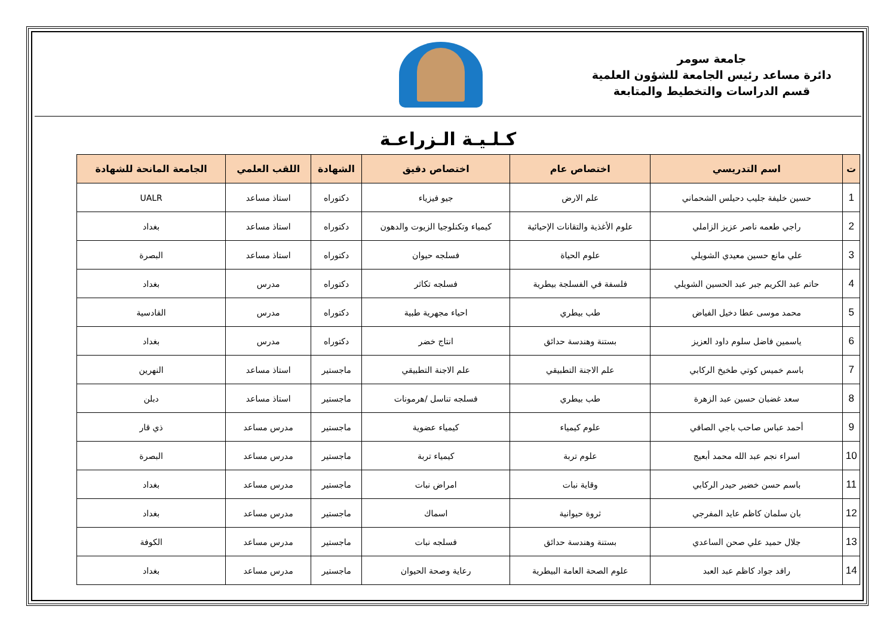جامعة سومر
دائرة مساعد رئيس الجامعة للشؤون العلمية
قسم الدراسات والتخطيط والمتابعة
كـلـيـة الـزراعـة
| ت | اسم التدريسي | اختصاص عام | اختصاص دقيق | الشهادة | اللقب العلمي | الجامعة المانحة للشهادة |
| --- | --- | --- | --- | --- | --- | --- |
| 1 | حسين خليفة جليب دحيلس الشحماني | علم الارض | جيو فيزياء | دكتوراه | استاذ مساعد | UALR |
| 2 | راجي طعمه ناصر عزيز الزاملي | علوم الأغذية والتقانات الإحيائية | كيمياء وتكنلوجيا الزيوت والدهون | دكتوراه | استاذ مساعد | بغداد |
| 3 | علي مانع حسين معيدي الشويلي | علوم الحياة | فسلجه حيوان | دكتوراه | استاذ مساعد | البصرة |
| 4 | حاتم عبد الكريم جبر عبد الحسين الشويلي | فلسفة في الفسلجة بيطرية | فسلجه تكاثر | دكتوراه | مدرس | بغداد |
| 5 | محمد موسى عطا دخيل الفياض | طب بيطري | احياء مجهرية طبية | دكتوراه | مدرس | القادسية |
| 6 | ياسمين فاضل سلوم داود العزيز | بستنة وهندسة حدائق | انتاج خضر | دكتوراه | مدرس | بغداد |
| 7 | باسم خميس كوتي طخيخ الركابي | علم الاجنة التطبيقي | علم الاجنة التطبيقي | ماجستير | استاذ مساعد | النهرين |
| 8 | سعد غضبان حسين عبد الزهرة | طب بيطري | فسلجه تناسل /هرمونات | ماجستير | استاذ مساعد | دبلن |
| 9 | أحمد عباس صاحب باجي الصافي | علوم كيمياء | كيمياء عضوية | ماجستير | مدرس مساعد | ذي قار |
| 10 | اسراء نجم عبد الله محمد أبعيج | علوم تربة | كيمياء تربة | ماجستير | مدرس مساعد | البصرة |
| 11 | باسم حسن خضير حيدر الركابي | وقاية نبات | امراض نبات | ماجستير | مدرس مساعد | بغداد |
| 12 | بان سلمان كاظم عايد المفرجي | ثروة حيوانية | اسماك | ماجستير | مدرس مساعد | بغداد |
| 13 | جلال حميد علي صحن الساعدي | بستنة وهندسة حدائق | فسلجه نبات | ماجستير | مدرس مساعد | الكوفة |
| 14 | رافد جواد كاظم عبد العبد | علوم الصحة العامة البيطرية | رعاية وصحة الحيوان | ماجستير | مدرس مساعد | بغداد |